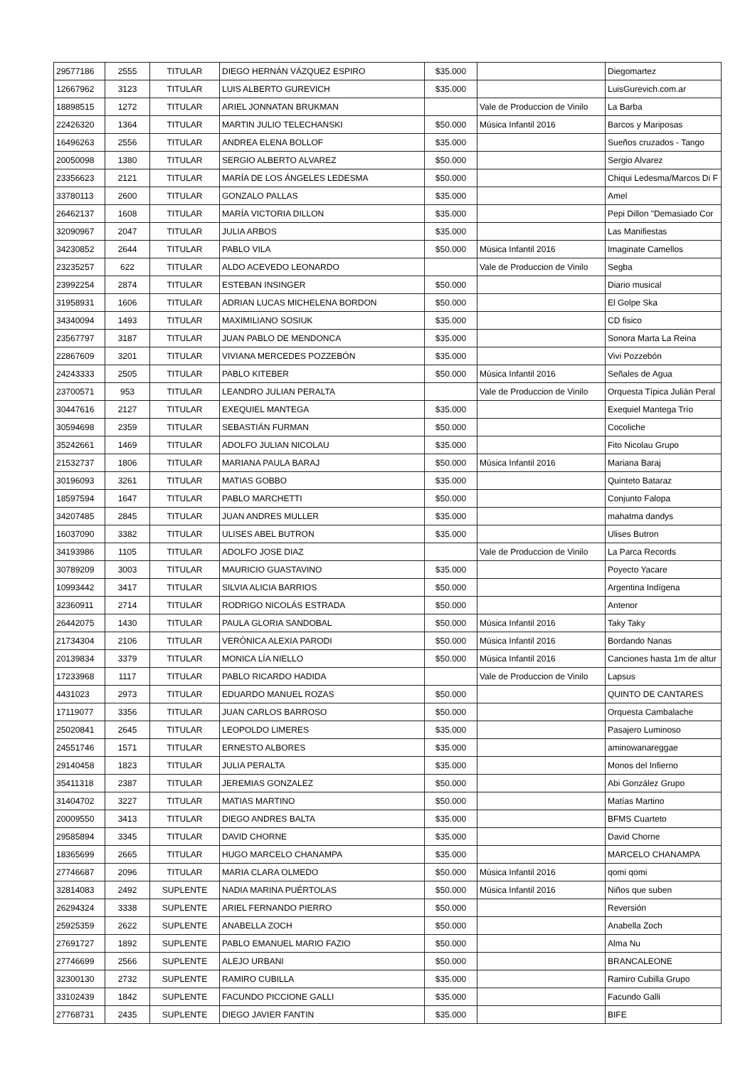| 29577186 | 2555 | TITULAR | DIEGO HERNÁN VÁZQUEZ ESPIRO | $35.000 | | Diegomartez |
| 12667962 | 3123 | TITULAR | LUIS ALBERTO GUREVICH | $35.000 | | LuisGurevich.com.ar |
| 18898515 | 1272 | TITULAR | ARIEL JONNATAN BRUKMAN | | Vale de Produccion de Vinilo | La Barba |
| 22426320 | 1364 | TITULAR | MARTIN JULIO TELECHANSKI | $50.000 | Música Infantil 2016 | Barcos y Mariposas |
| 16496263 | 2556 | TITULAR | ANDREA ELENA BOLLOF | $35.000 | | Sueños cruzados - Tango |
| 20050098 | 1380 | TITULAR | SERGIO ALBERTO ALVAREZ | $50.000 | | Sergio Alvarez |
| 23356623 | 2121 | TITULAR | MARÍA DE LOS ÁNGELES LEDESMA | $50.000 | | Chiqui Ledesma/Marcos Di F |
| 33780113 | 2600 | TITULAR | GONZALO PALLAS | $35.000 | | Amel |
| 26462137 | 1608 | TITULAR | MARÍA VICTORIA DILLON | $35.000 | | Pepi Dillon "Demasiado Cor |
| 32090967 | 2047 | TITULAR | JULIA ARBOS | $35.000 | | Las Manifiestas |
| 34230852 | 2644 | TITULAR | PABLO VILA | $50.000 | Música Infantil 2016 | Imaginate Camellos |
| 23235257 | 622 | TITULAR | ALDO ACEVEDO LEONARDO | | Vale de Produccion de Vinilo | Segba |
| 23992254 | 2874 | TITULAR | ESTEBAN INSINGER | $50.000 | | Diario musical |
| 31958931 | 1606 | TITULAR | ADRIAN LUCAS MICHELENA BORDON | $50.000 | | El Golpe Ska |
| 34340094 | 1493 | TITULAR | MAXIMILIANO SOSIUK | $35.000 | | CD fisico |
| 23567797 | 3187 | TITULAR | JUAN PABLO DE MENDONCA | $35.000 | | Sonora Marta La Reina |
| 22867609 | 3201 | TITULAR | VIVIANA MERCEDES POZZEBÓN | $35.000 | | Vivi Pozzebón |
| 24243333 | 2505 | TITULAR | PABLO KITEBER | $50.000 | Música Infantil 2016 | Señales de Agua |
| 23700571 | 953 | TITULAR | LEANDRO JULIAN PERALTA | | Vale de Produccion de Vinilo | Orquesta Típica Julián Peral |
| 30447616 | 2127 | TITULAR | EXEQUIEL MANTEGA | $35.000 | | Exequiel Mantega Trío |
| 30594698 | 2359 | TITULAR | SEBASTIÁN FURMAN | $50.000 | | Cocoliche |
| 35242661 | 1469 | TITULAR | ADOLFO JULIAN NICOLAU | $35.000 | | Fito Nicolau Grupo |
| 21532737 | 1806 | TITULAR | MARIANA PAULA BARAJ | $50.000 | Música Infantil 2016 | Mariana Baraj |
| 30196093 | 3261 | TITULAR | MATIAS GOBBO | $35.000 | | Quinteto Bataraz |
| 18597594 | 1647 | TITULAR | PABLO MARCHETTI | $50.000 | | Conjunto Falopa |
| 34207485 | 2845 | TITULAR | JUAN ANDRES MULLER | $35.000 | | mahatma dandys |
| 16037090 | 3382 | TITULAR | ULISES ABEL BUTRON | $35.000 | | Ulises Butron |
| 34193986 | 1105 | TITULAR | ADOLFO JOSE DIAZ | | Vale de Produccion de Vinilo | La Parca Records |
| 30789209 | 3003 | TITULAR | MAURICIO GUASTAVINO | $35.000 | | Poyecto Yacare |
| 10993442 | 3417 | TITULAR | SILVIA ALICIA BARRIOS | $50.000 | | Argentina Indígena |
| 32360911 | 2714 | TITULAR | RODRIGO NICOLÁS ESTRADA | $50.000 | | Antenor |
| 26442075 | 1430 | TITULAR | PAULA GLORIA SANDOBAL | $50.000 | Música Infantil 2016 | Taky Taky |
| 21734304 | 2106 | TITULAR | VERÓNICA ALEXIA PARODI | $50.000 | Música Infantil 2016 | Bordando Nanas |
| 20139834 | 3379 | TITULAR | MONICA LÍA NIELLO | $50.000 | Música Infantil 2016 | Canciones hasta 1m de altur |
| 17233968 | 1117 | TITULAR | PABLO RICARDO HADIDA | | Vale de Produccion de Vinilo | Lapsus |
| 4431023 | 2973 | TITULAR | EDUARDO MANUEL ROZAS | $50.000 | | QUINTO DE CANTARES |
| 17119077 | 3356 | TITULAR | JUAN CARLOS BARROSO | $50.000 | | Orquesta Cambalache |
| 25020841 | 2645 | TITULAR | LEOPOLDO LIMERES | $35.000 | | Pasajero Luminoso |
| 24551746 | 1571 | TITULAR | ERNESTO ALBORES | $35.000 | | aminowanareggae |
| 29140458 | 1823 | TITULAR | JULIA PERALTA | $35.000 | | Monos del Infierno |
| 35411318 | 2387 | TITULAR | JEREMIAS GONZALEZ | $50.000 | | Abi González Grupo |
| 31404702 | 3227 | TITULAR | MATIAS MARTINO | $50.000 | | Matías Martino |
| 20009550 | 3413 | TITULAR | DIEGO ANDRES BALTA | $35.000 | | BFMS Cuarteto |
| 29585894 | 3345 | TITULAR | DAVID CHORNE | $35.000 | | David Chorne |
| 18365699 | 2665 | TITULAR | HUGO MARCELO CHANAMPA | $35.000 | | MARCELO CHANAMPA |
| 27746687 | 2096 | TITULAR | MARIA CLARA OLMEDO | $50.000 | Música Infantil 2016 | qomi qomi |
| 32814083 | 2492 | SUPLENTE | NADIA MARINA PUÉRTOLAS | $50.000 | Música Infantil 2016 | Niños que suben |
| 26294324 | 3338 | SUPLENTE | ARIEL FERNANDO PIERRO | $50.000 | | Reversión |
| 25925359 | 2622 | SUPLENTE | ANABELLA ZOCH | $50.000 | | Anabella Zoch |
| 27691727 | 1892 | SUPLENTE | PABLO EMANUEL MARIO FAZIO | $50.000 | | Alma Nu |
| 27746699 | 2566 | SUPLENTE | ALEJO URBANI | $50.000 | | BRANCALEONE |
| 32300130 | 2732 | SUPLENTE | RAMIRO CUBILLA | $35.000 | | Ramiro Cubilla Grupo |
| 33102439 | 1842 | SUPLENTE | FACUNDO PICCIONE GALLI | $35.000 | | Facundo Galli |
| 27768731 | 2435 | SUPLENTE | DIEGO JAVIER FANTIN | $35.000 | | BIFE |